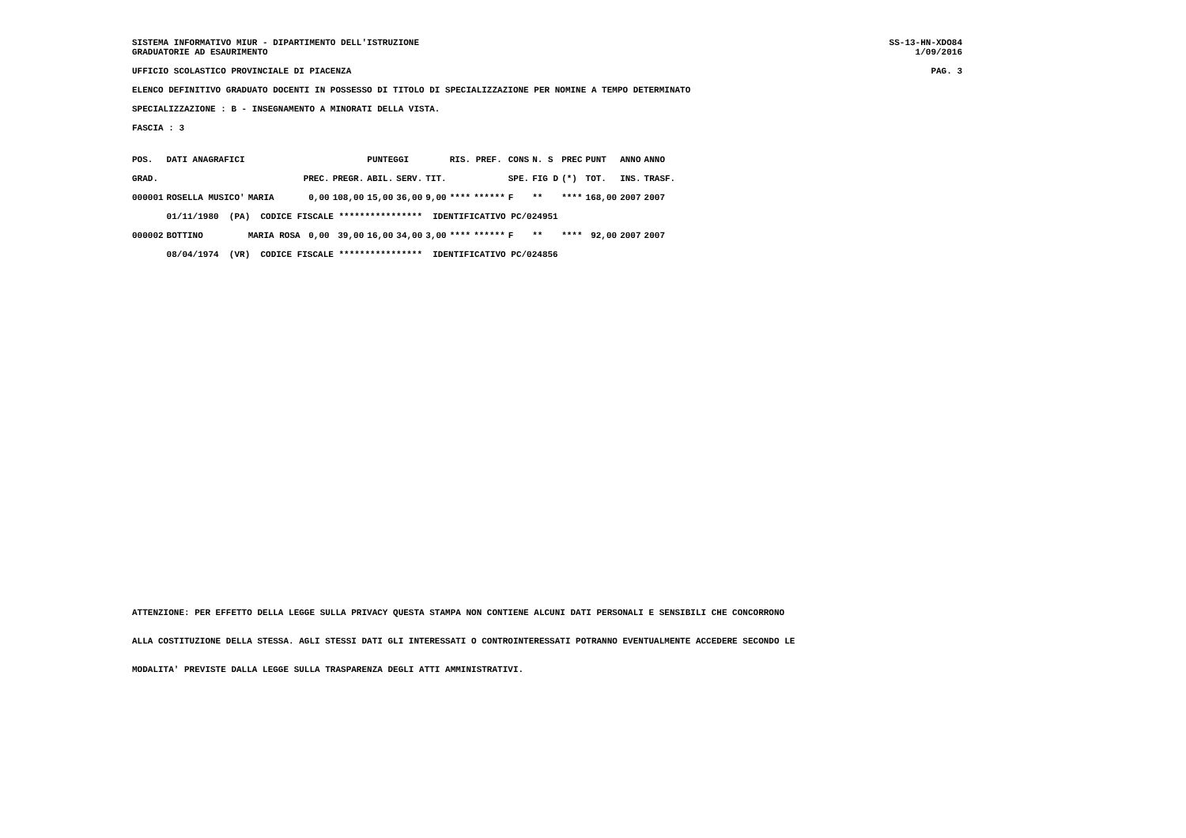SISTEMA INFORMATIVO MIUR - DIPARTIMENTO DELL'ISTRUZIONE
GRADUATORIE AD ESAURIMENTO
SS-13-HN-XDO84
1/09/2016
UFFICIO SCOLASTICO PROVINCIALE DI PIACENZA
PAG. 3
ELENCO DEFINITIVO GRADUATO DOCENTI IN POSSESSO DI TITOLO DI SPECIALIZZAZIONE PER NOMINE A TEMPO DETERMINATO
SPECIALIZZAZIONE : B - INSEGNAMENTO A MINORATI DELLA VISTA.
FASCIA : 3
| POS. | DATI ANAGRAFICI | | | | PUNTEGGI | | | RIS. PREF. | | CONS | N. S | PREC | PUNT | ANNO | ANNO |
| --- | --- | --- | --- | --- | --- | --- | --- | --- | --- | --- | --- | --- | --- | --- | --- |
| GRAD. | | | PREC. | PREGR. | ABIL. | SERV. | TIT. | | | SPE. | FIG D | (*) | TOT. | INS. | TRASF. |
| 000001 | ROSELLA MUSICO' | MARIA | 0,00 | 108,00 | 15,00 | 36,00 | 9,00 | **** | ****** | F | ** | **** | 168,00 | 2007 | 2007 |
| | 01/11/1980 (PA) CODICE FISCALE **************** IDENTIFICATIVO PC/024951 | | | | | | | | | | | | | | |
| 000002 | BOTTINO | MARIA ROSA | 0,00 | 39,00 | 16,00 | 34,00 | 3,00 | **** | ****** | F | ** | **** | 92,00 | 2007 | 2007 |
| | 08/04/1974 (VR) CODICE FISCALE **************** IDENTIFICATIVO PC/024856 | | | | | | | | | | | | | | |
ATTENZIONE: PER EFFETTO DELLA LEGGE SULLA PRIVACY QUESTA STAMPA NON CONTIENE ALCUNI DATI PERSONALI E SENSIBILI CHE CONCORRONO
ALLA COSTITUZIONE DELLA STESSA. AGLI STESSI DATI GLI INTERESSATI O CONTROINTERESSATI POTRANNO EVENTUALMENTE ACCEDERE SECONDO LE
MODALITA' PREVISTE DALLA LEGGE SULLA TRASPARENZA DEGLI ATTI AMMINISTRATIVI.